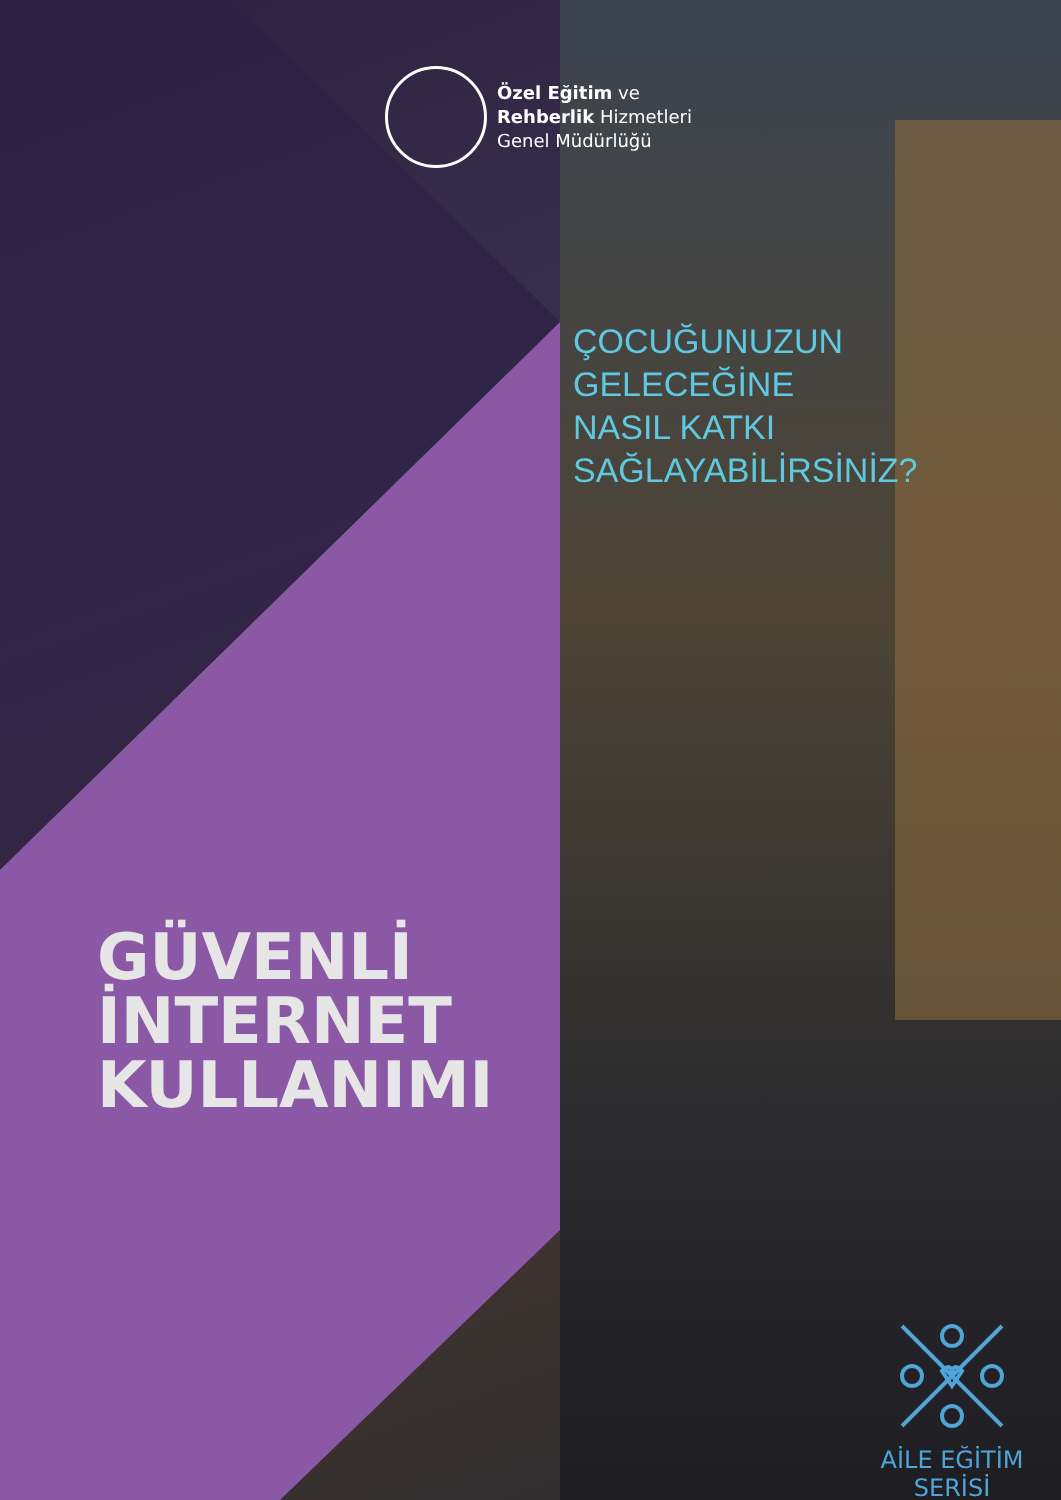Özel Eğitim ve
Rehberlik Hizmetleri
Genel Müdürlüğü
ÇOCUĞUNUZUN
GELECEĞİNE
NASIL KATKI
SAĞLAYABİLİRSİNİZ?
GÜVENLİ
İNTERNET
KULLANIMI
AİLE EĞİTİM SERİSİ